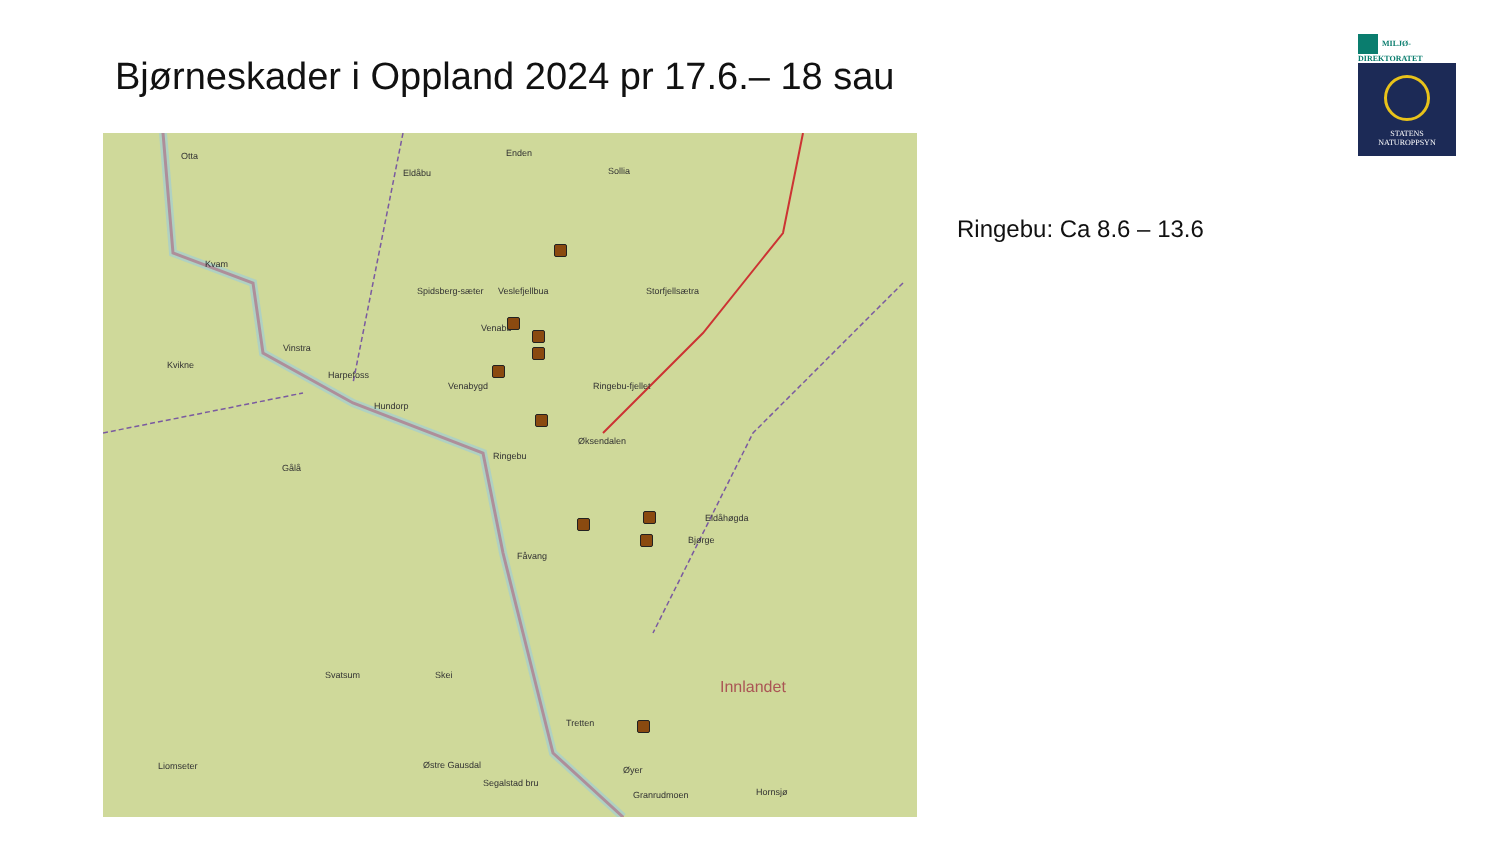Bjørneskader i Oppland 2024 pr 17.6.– 18 sau
Otta
Eldåbu
Enden
Sollia
Kvam
Spidsberg-sæter Veslefjellbua Storfjellsætra
Venabu
Vinstra
Kvikne
Harpefoss
Venabygd
Hundorp
Ringebu-fjellet
Øksendalen
Ringebu
Gålå
Eldåhøgda
Bjørge
Fåvang
Svatsum Skei
Innlandet
Tretten
Liomseter Østre Gausdal
Segalstad bru
Øyer
Granrudmoen Hornsjø
Ringebu: Ca 8.6 – 13.6
MILJØ-
DIREKTORATET
STATENS
NATUROPPSYN